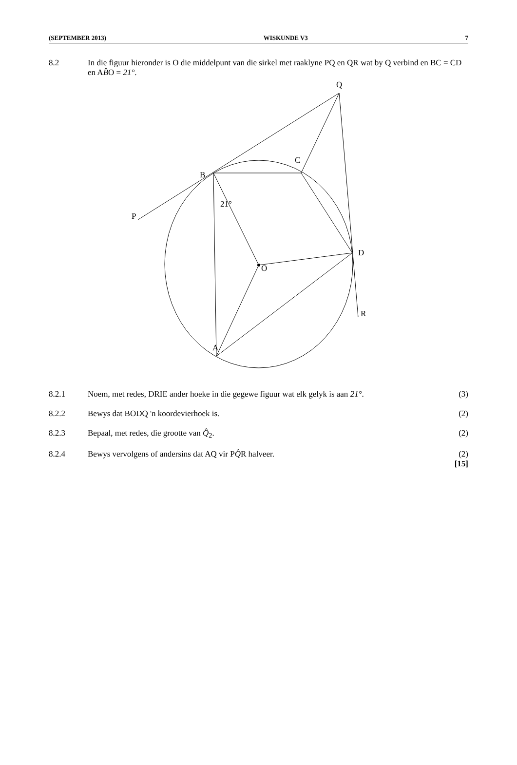(SEPTEMBER 2013) WISKUNDE V3 7
8.2 In die figuur hieronder is O die middelpunt van die sirkel met raaklyne PQ en QR wat by Q verbind en BC = CD en AB̂O = 21°.
A
B
C
D
O
Q
P
R
21°
8.2.1 Noem, met redes, DRIE ander hoeke in die gegewe figuur wat elk gelyk is aan 21°.
(3)
8.2.2 Bewys dat BODQ 'n koordevierhoek is.
(2)
8.2.3 Bepaal, met redes, die grootte van Q̂<sub>2</sub>.
(2)
8.2.4 Bewys vervolgens of andersins dat AQ vir PQ̂R halveer.
(2)
[15]